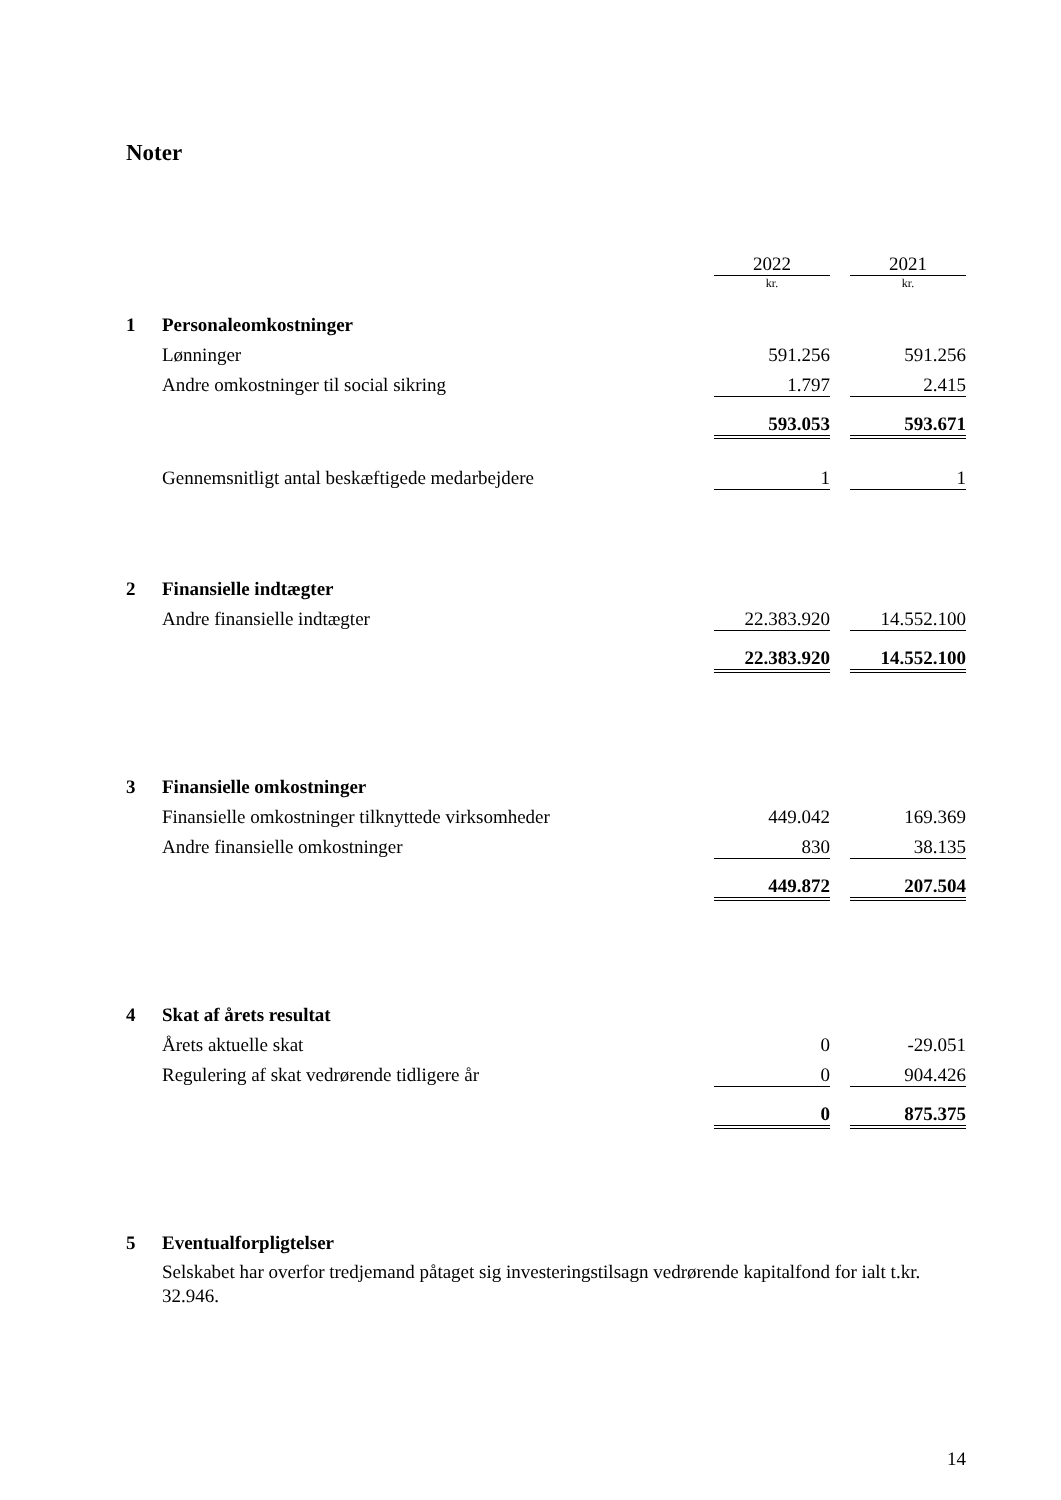Noter
| | | 2022 | | 2021 |
| | | kr. | | kr. |
| 1 | Personaleomkostninger | | | |
| | Lønninger | 591.256 | | 591.256 |
| | Andre omkostninger til social sikring | 1.797 | | 2.415 |
| | | 593.053 | | 593.671 |
| | Gennemsnitligt antal beskæftigede medarbejdere | 1 | | 1 |
| 2 | Finansielle indtægter | | | |
| | Andre finansielle indtægter | 22.383.920 | | 14.552.100 |
| | | 22.383.920 | | 14.552.100 |
| 3 | Finansielle omkostninger | | | |
| | Finansielle omkostninger tilknyttede virksomheder | 449.042 | | 169.369 |
| | Andre finansielle omkostninger | 830 | | 38.135 |
| | | 449.872 | | 207.504 |
| 4 | Skat af årets resultat | | | |
| | Årets aktuelle skat | 0 | | -29.051 |
| | Regulering af skat vedrørende tidligere år | 0 | | 904.426 |
| | | 0 | | 875.375 |
| 5 | Eventualforpligtelser | | | |
| | Selskabet har overfor tredjemand påtaget sig investeringstilsagn vedrørende kapitalfond for ialt t.kr. 32.946. | | | |
14